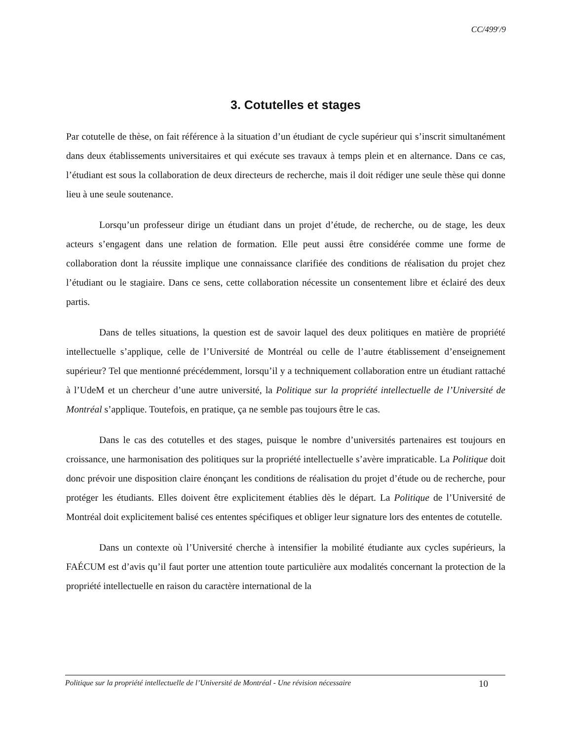CC/499<sup>e</sup>/9
3. Cotutelles et stages
Par cotutelle de thèse, on fait référence à la situation d’un étudiant de cycle supérieur qui s’inscrit simultanément dans deux établissements universitaires et qui exécute ses travaux à temps plein et en alternance. Dans ce cas, l’étudiant est sous la collaboration de deux directeurs de recherche, mais il doit rédiger une seule thèse qui donne lieu à une seule soutenance.
Lorsqu’un professeur dirige un étudiant dans un projet d’étude, de recherche, ou de stage, les deux acteurs s’engagent dans une relation de formation. Elle peut aussi être considérée comme une forme de collaboration dont la réussite implique une connaissance clarifiée des conditions de réalisation du projet chez l’étudiant ou le stagiaire. Dans ce sens, cette collaboration nécessite un consentement libre et éclairé des deux partis.
Dans de telles situations, la question est de savoir laquel des deux politiques en matière de propriété intellectuelle s’applique, celle de l’Université de Montréal ou celle de l’autre établissement d’enseignement supérieur? Tel que mentionné précédemment, lorsqu’il y a techniquement collaboration entre un étudiant rattaché à l’UdeM et un chercheur d’une autre université, la Politique sur la propriété intellectuelle de l’Université de Montréal s’applique. Toutefois, en pratique, ça ne semble pas toujours être le cas.
Dans le cas des cotutelles et des stages, puisque le nombre d’universités partenaires est toujours en croissance, une harmonisation des politiques sur la propriété intellectuelle s’avère impraticable. La Politique doit donc prévoir une disposition claire énonçant les conditions de réalisation du projet d’étude ou de recherche, pour protéger les étudiants. Elles doivent être explicitement établies dès le départ. La Politique de l’Université de Montréal doit explicitement balisé ces ententes spécifiques et obliger leur signature lors des ententes de cotutelle.
Dans un contexte où l’Université cherche à intensifier la mobilité étudiante aux cycles supérieurs, la FAÉCUM est d’avis qu’il faut porter une attention toute particulière aux modalités concernant la protection de la propriété intellectuelle en raison du caractère international de la
Politique sur la propriété intellectuelle de l’Université de Montréal - Une révision nécessaire 10